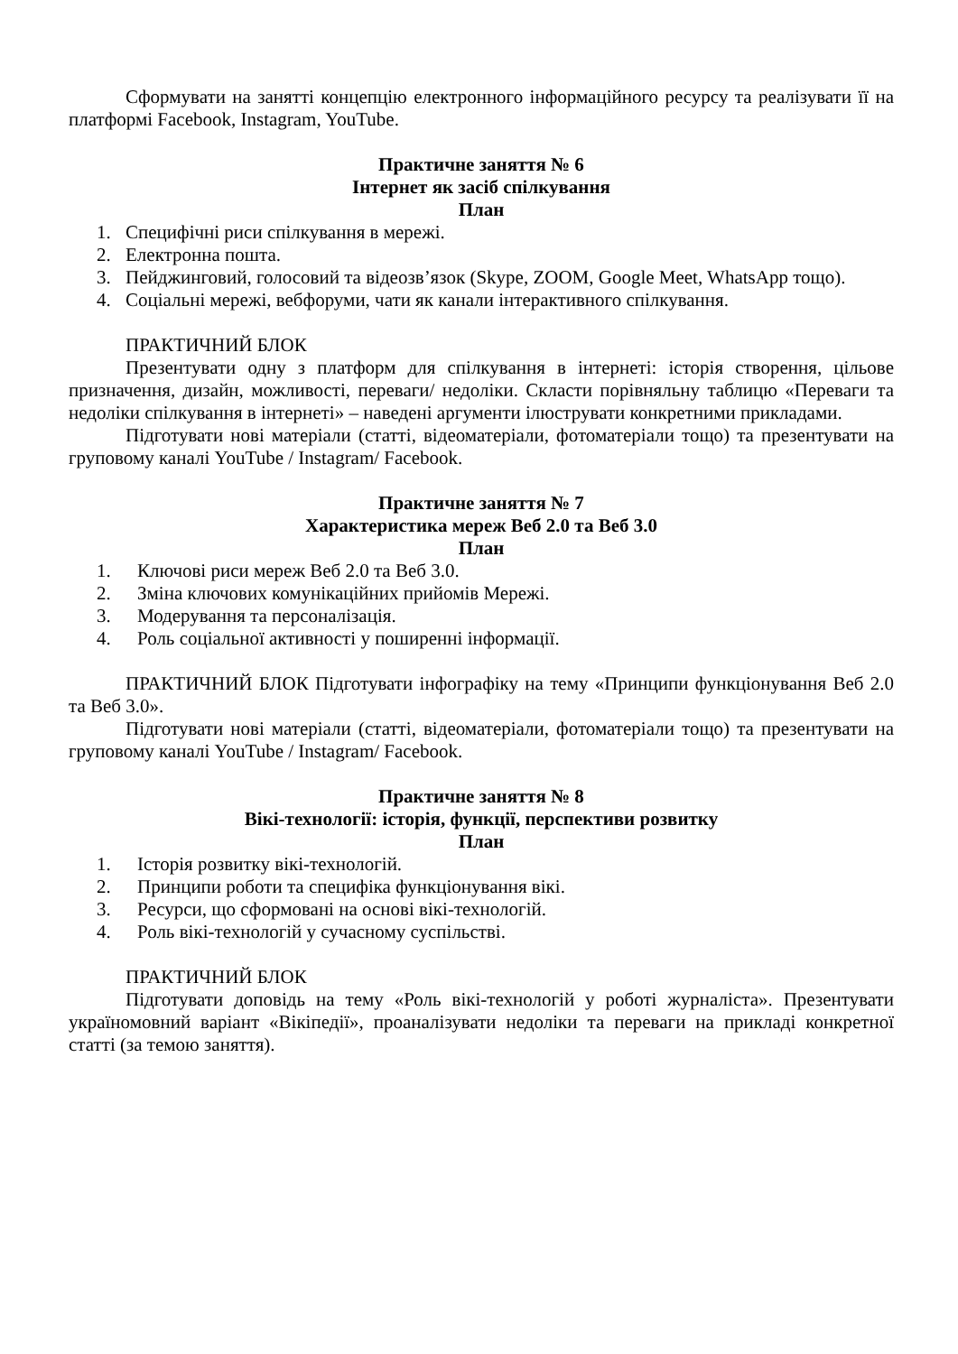Сформувати на занятті концепцію електронного інформаційного ресурсу та реалізувати її на платформі Facebook, Instagram, YouTube.
Практичне заняття № 6
Інтернет як засіб спілкування
План
1. Специфічні риси спілкування в мережі.
2. Електронна пошта.
3. Пейджинговий, голосовий та відеозв’язок (Skype, ZOOM, Google Meet, WhatsApp тощо).
4. Соціальні мережі, вебфоруми, чати як канали інтерактивного спілкування.
ПРАКТИЧНИЙ БЛОК
Презентувати одну з платформ для спілкування в інтернеті: історія створення, цільове призначення, дизайн, можливості, переваги/ недоліки. Скласти порівняльну таблицю «Переваги та недоліки спілкування в інтернеті» – наведені аргументи ілюструвати конкретними прикладами.
Підготувати нові матеріали (статті, відеоматеріали, фотоматеріали тощо) та презентувати на груповому каналі YouTube / Instagram/ Facebook.
Практичне заняття № 7
Характеристика мереж Веб 2.0 та Веб 3.0
План
1. Ключові риси мереж Веб 2.0 та Веб 3.0.
2. Зміна ключових комунікаційних прийомів Мережі.
3. Модерування та персоналізація.
4. Роль соціальної активності у поширенні інформації.
ПРАКТИЧНИЙ БЛОК Підготувати інфографіку на тему «Принципи функціонування Веб 2.0 та Веб 3.0».
Підготувати нові матеріали (статті, відеоматеріали, фотоматеріали тощо) та презентувати на груповому каналі YouTube / Instagram/ Facebook.
Практичне заняття № 8
Вікі-технології: історія, функції, перспективи розвитку
План
1. Історія розвитку вікі-технологій.
2. Принципи роботи та специфіка функціонування вікі.
3. Ресурси, що сформовані на основі вікі-технологій.
4. Роль вікі-технологій у сучасному суспільстві.
ПРАКТИЧНИЙ БЛОК
Підготувати доповідь на тему «Роль вікі-технологій у роботі журналіста». Презентувати україномовний варіант «Вікіпедії», проаналізувати недоліки та переваги на прикладі конкретної статті (за темою заняття).